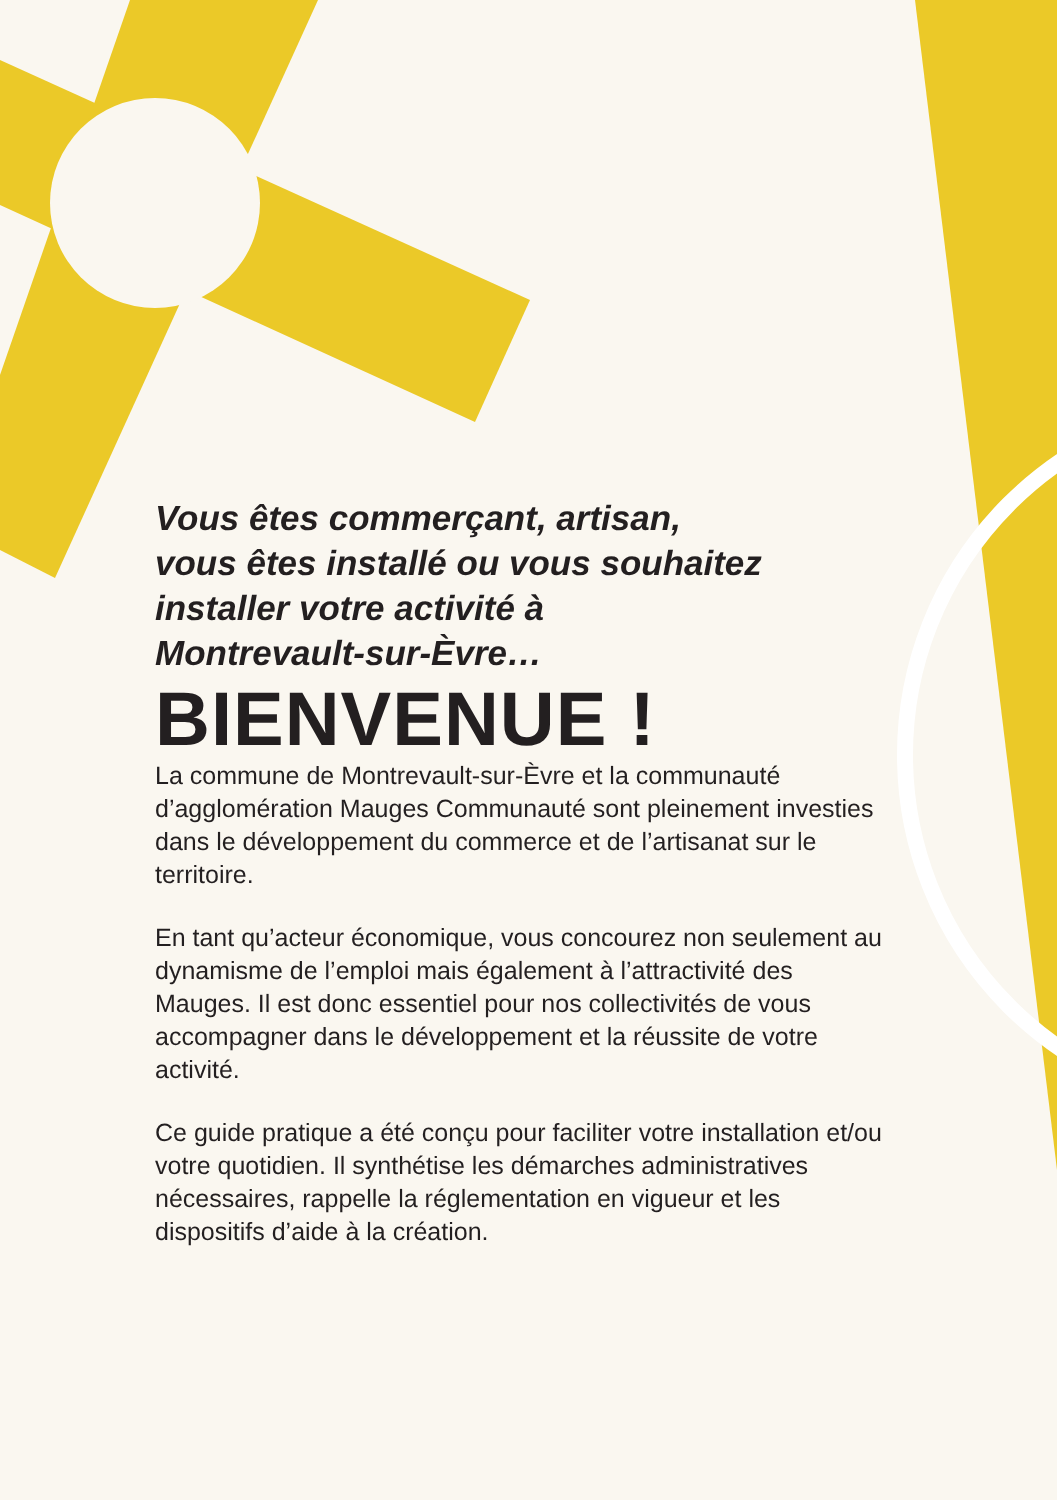Vous êtes commerçant, artisan,
vous êtes installé ou vous souhaitez
installer votre activité à
Montrevault-sur-Èvre…
BIENVENUE !
La commune de Montrevault-sur-Èvre et la communauté d’agglomération Mauges Communauté sont pleinement investies dans le développement du commerce et de l’artisanat sur le territoire.
En tant qu’acteur économique, vous concourez non seulement au dynamisme de l’emploi mais également à l’attractivité des Mauges. Il est donc essentiel pour nos collectivités de vous accompagner dans le développement et la réussite de votre activité.
Ce guide pratique a été conçu pour faciliter votre installation et/ou votre quotidien. Il synthétise les démarches administratives nécessaires, rappelle la réglementation en vigueur et les dispositifs d’aide à la création.